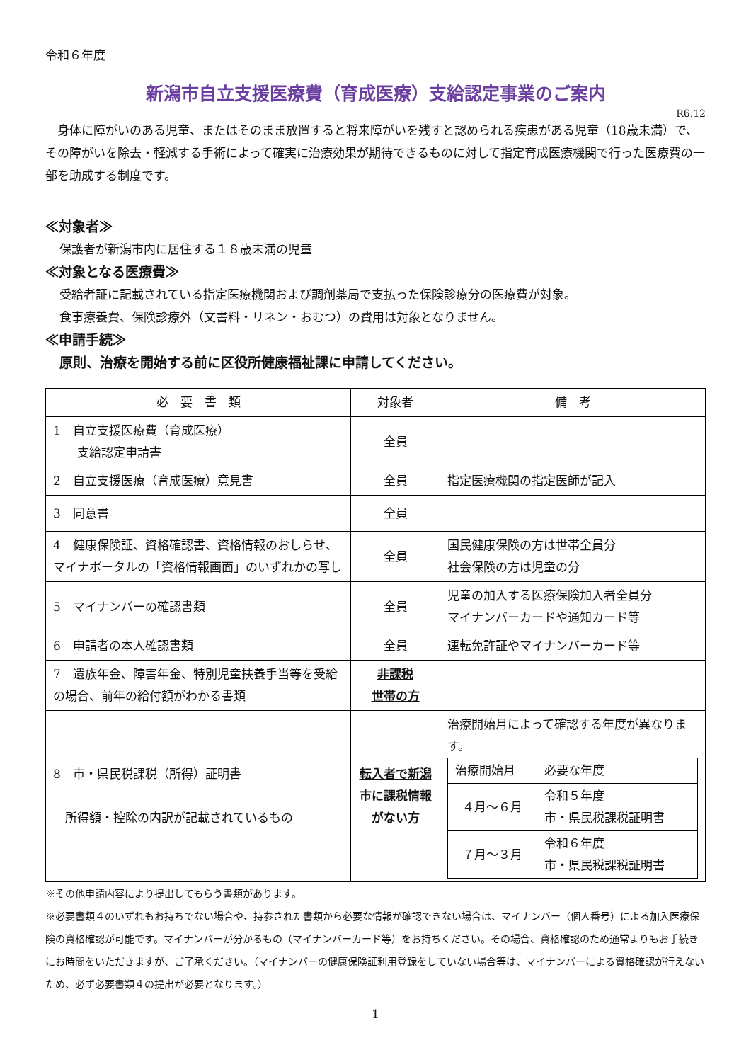令和６年度
新潟市自立支援医療費（育成医療）支給認定事業のご案内
R6.12
　身体に障がいのある児童、またはそのまま放置すると将来障がいを残すと認められる疾患がある児童（18歳未満）で、その障がいを除去・軽減する手術によって確実に治療効果が期待できるものに対して指定育成医療機関で行った医療費の一部を助成する制度です。
≪対象者≫
保護者が新潟市内に居住する１８歳未満の児童
≪対象となる医療費≫
受給者証に記載されている指定医療機関および調剤薬局で支払った保険診療分の医療費が対象。
食事療養費、保険診療外（文書料・リネン・おむつ）の費用は対象となりません。
≪申請手続≫
原則、治療を開始する前に区役所健康福祉課に申請してください。
| 必 要 書 類 | 対象者 | 備 考 |
| --- | --- | --- |
| 1 自立支援医療費（育成医療） 支給認定申請書 | 全員 | |
| 2 自立支援医療（育成医療）意見書 | 全員 | 指定医療機関の指定医師が記入 |
| 3 同意書 | 全員 | |
| 4 健康保険証、資格確認書、資格情報のおしらせ、マイナポータルの「資格情報画面」のいずれかの写し | 全員 | 国民健康保険の方は世帯全員分 社会保険の方は児童の分 |
| 5 マイナンバーの確認書類 | 全員 | 児童の加入する医療保険加入者全員分 マイナンバーカードや通知カード等 |
| 6 申請者の本人確認書類 | 全員 | 運転免許証やマイナンバーカード等 |
| 7 遺族年金、障害年金、特別児童扶養手当等を受給の場合、前年の給付額がわかる書類 | 非課税 世帯の方 | |
| 8 市・県民税課税（所得）証明書 所得額・控除の内訳が記載されているもの | 転入者で新潟市に課税情報がない方 | 治療開始月によって確認する年度が異なります。 / 治療開始月 / 必要な年度 / / ４月～６月 / 令和５年度 市・県民税課税証明書 / / ７月～３月 / 令和６年度 市・県民税課税証明書 / |
※その他申請内容により提出してもらう書類があります。
※必要書類４のいずれもお持ちでない場合や、持参された書類から必要な情報が確認できない場合は、マイナンバー（個人番号）による加入医療保険の資格確認が可能です。マイナンバーが分かるもの（マイナンバーカード等）をお持ちください。その場合、資格確認のため通常よりもお手続きにお時間をいただきますが、ご了承ください。（マイナンバーの健康保険証利用登録をしていない場合等は、マイナンバーによる資格確認が行えないため、必ず必要書類４の提出が必要となります。）
1